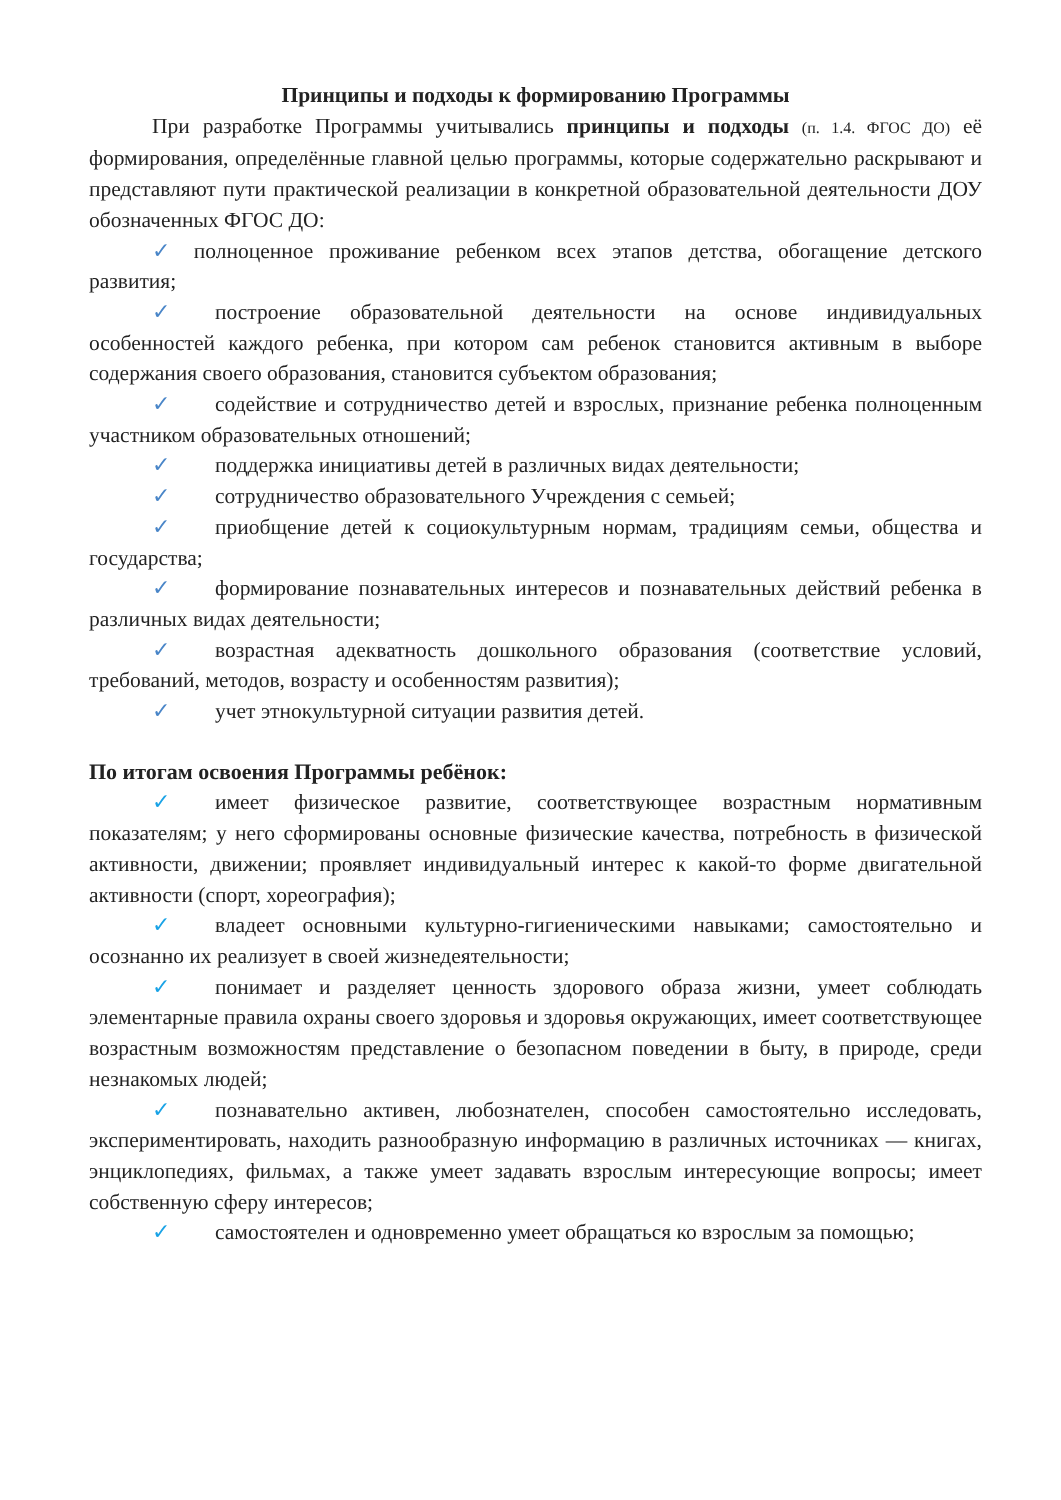Принципы и подходы к формированию Программы
При разработке Программы учитывались принципы и подходы (п. 1.4. ФГОС ДО) её формирования, определённые главной целью программы, которые содержательно раскрывают и представляют пути практической реализации в конкретной образовательной деятельности ДОУ обозначенных ФГОС ДО:
✓ полноценное проживание ребенком всех этапов детства, обогащение детского развития;
✓ построение образовательной деятельности на основе индивидуальных особенностей каждого ребенка, при котором сам ребенок становится активным в выборе содержания своего образования, становится субъектом образования;
✓ содействие и сотрудничество детей и взрослых, признание ребенка полноценным участником образовательных отношений;
✓ поддержка инициативы детей в различных видах деятельности;
✓ сотрудничество образовательного Учреждения с семьей;
✓ приобщение детей к социокультурным нормам, традициям семьи, общества и государства;
✓ формирование познавательных интересов и познавательных действий ребенка в различных видах деятельности;
✓ возрастная адекватность дошкольного образования (соответствие условий, требований, методов, возрасту и особенностям развития);
✓ учет этнокультурной ситуации развития детей.
По итогам освоения Программы ребёнок:
✓ имеет физическое развитие, соответствующее возрастным нормативным показателям; у него сформированы основные физические качества, потребность в физической активности, движении; проявляет индивидуальный интерес к какой-то форме двигательной активности (спорт, хореография);
✓ владеет основными культурно-гигиеническими навыками; самостоятельно и осознанно их реализует в своей жизнедеятельности;
✓ понимает и разделяет ценность здорового образа жизни, умеет соблюдать элементарные правила охраны своего здоровья и здоровья окружающих, имеет соответствующее возрастным возможностям представление о безопасном поведении в быту, в природе, среди незнакомых людей;
✓ познавательно активен, любознателен, способен самостоятельно исследовать, экспериментировать, находить разнообразную информацию в различных источниках — книгах, энциклопедиях, фильмах, а также умеет задавать взрослым интересующие вопросы; имеет собственную сферу интересов;
✓ самостоятелен и одновременно умеет обращаться ко взрослым за помощью;